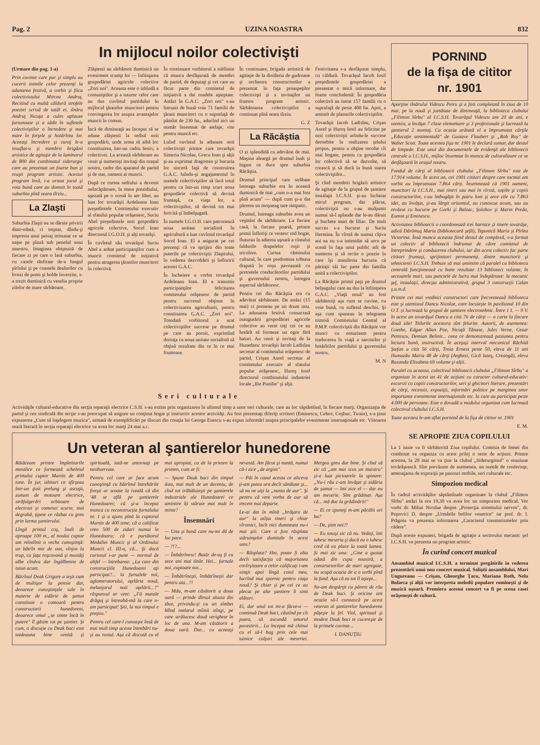Pag. 2 UZINA NOASTRA 832
In mijlocul noilor colectivişti
(Urmare din pag. 1-a)
Prin cuvinte care pur şi simplu au cucerit inimile celor prezenţi la adunarea festivă, a vorbit şi fiica colectivistului Mircea Andruţ. Recitind cu multă căldură strofele poeziei scrisă de tatăl ei, tînăra Andruţ Nicuţa a cules aplauze furtunoase şi a sădit în sufletele colectiviştilor o încredere şi mai mare în forţele şi hotărîrea lor. Aceeaşi încredere şi curaj le-a insuflat-o şi membrii brigăzii artistice de agitaţie de la laminorul de 800 din combinatul siderurgic care au prezentat un foarte bun şi reuşit program artistic. Acestui program însă, i-a urmat jocul şi voia bună care au domnit în toată suburbia pînă seara tîrziu...
La Zlaşti
Suburbia Zlaşti nu se dăruie privirii dintr-odată, ci treptat, dîndu-ţi impresia unui peisaj minunat ce se naşte pe pînză sub penelul unui maestru. Imaginea obişnuită de fiecare zi pe care o lasă suburbia, cu casele răsfirate de-a lungul pîrîului şi pe coastele dealurilor cu livezi de pomi şi holde înverzite, s-a trezit duminică cu veselia proprie zilelor de mare sărbătoare.
Zlăştenii au sărbătorit duminică un eveniment scump lor — înfiinţarea gospodăriei agricole colective „Zori noi". Aceasta este o izbîndă a comuniştilor şi a tuturor celor care au dus cuvîntul partidului în mijlocul ţăranilor muncitori pentru convingerea lor asupra avantajelor muncii în comun.
Încă de dimineaţă au început să se adune zlăştenii la sediul noii gospodării, unde urma să aibă loc constituirea, într-un cadru festiv, a colectivei. La această sărbătoare au venit şi numeroşi invitaţi din oraşul nostru, cadre din aparatul de partid şi de stat, oameni ai muncii.
După ce curtea sediului a devenit neîncăpătoare, la masa prezidiului, aşezată pe o scenă în aer liber, au luat loc tovarăşii Ardeleanu Ioan preşedintele Comitetului executiv al sfatului popular orăşenesc, Suciu Abel preşedintele noii gospodării agricole colective, Socol Ioan directorul I.G.O.H. şi alţi tovarăşi.
În cuvîntul său tovarăşul Suciu Abel a arătat participanţilor cum a muncit comitetul de iniţiativă pentru atragerea ţăranilor muncitori în colectivă.
În continuare vorbitorul a subliniat că munca desfăşurată de membri de partid, de deputaţi şi cei care au făcut parte din comitetul de iniţiativă a dat roadele aşteptate. Astăzi în G.A.C. „Zori noi" s-au întrunit de bună voie 71 familii de ţărani muncitori cu o suprafaţă de pămînt de 230 ha., aducînd aici un număr însemnat de atelaje, vite pentru muncă etc.
Luînd cuvîntul la adunare noii colectivişti printre care tovarăşii Simeria Nicolae, Grecu Ioan şi alţii şi-au exprimat dragostea şi bucuria lor sinceră faţă de construirea G.A.C. luîndu-şi angajamentul în numele colectiviştilor să facă totul pentru ca într-un timp scurt noua gospodărie colectivă să devină fruntaşă, ca viaţa lor, a colectiviştilor, să devină tot mai fericită şi îmbelşugată.
În numele I.G.O.H. care patronează noua unitate socialistă în agricultură a luat cuvîntul tovarăşul Socol Ioan. El a asigurat pe cei prezenţi că va sprijini din toate puterile pe colectiviştii Zlaştiului, în vederea dezvoltării şi înfloririi acestei G.A.C.
În încheiere a vorbit tovarăşul Ardeleanu Ioan. El a transmis participanţilor felicitarea comitetului orăşenesc de partid pentru succesul obţinut în colectivizarea agriculturii, pentru constituirea G.A.C. „Zori noi". Totodată vorbitorul a urat colectiviştilor succese pe drumul pe care au pornit, exprimînd dorinţa ca noua unitate socialistă să obţină rezultate din ce în ce mai frumoase.
În continuare, brigada artistică de agitaţie de la distileria de gudroane şi orchestra constructorilor a prezentat în faţa proaspeţilor colectivişti şi a invitaţilor un frumos program artistic. Sărbătoarea colectiviştilor a continuat pînă seara tîrziu.
G. Z
La Răcăştia
O zi splendidă cu adevărat de mai. Maşina aleargă pe drumul înalt şi îngust ce duce spre suburbia Răcăştia.
Drumul principal care străbate întreaga suburbie era în această duminică de mai „cum n-a mai fost pînă acum" — după cum şi-a dat părerea un moşneag tare simpatic.
Drumul, întreaga suburbie avea un veşmînt de sărbătoare. La fiecare casă, la fiecare poartă, printre pomii înfloriţi ce vestesc rod bogat, fluturau în adierea uşoară a vîntului faldurile drapelelor roşii şi tricolore. Curtea căminului cultural, în care predomina tribuna drapată în roşu pavoazată cu portretele conducătorilor partidului şi guvernului nostru, întregea aspectul sărbătoresc.
Pentru cei din Răcăştia era cu adevărat sărbătoare. De astăzi (15 mai) ci porneau pe un drum nou. La adunarea festivă consacrată inaugurării gospodăriei agricole colective au venit toţi cei ce au hotărît să formeze un ogor fără haturi. Au venit şi invitaţi de la Hunedara: tovarăşii Iacob Ladislau secretar al comitetului orăşenesc de partid, Crişan Aurel secretar al comitetului executiv al sfatului popular orăşenesc, Huroş Iosif directorul combinatului industriei locale „Ilie Pintilie" şi alţii.
Festivitatea s-a desfăşurat simplu, cu căldură. Tovarăşul Iacob Iosif preşedintele gospodăriei a prezentat o mică informare, dar foarte concludentă: În gospodăria colectivă au intrat 157 familii cu o suprafaţă de peste 400 ha. Apoi, a amintit de planurile colectiviştilor.
Tovarăşii Iacob Ladislau, Crişan Aurel şi Huroş Iosif au felicitat pe noii colectivişti urîndu-le succese deosebite în realizarea ţelului propus, pentru a obţine recolte cît mai bogate, pentru ca gospodăria lor colectivă să se dezvolte, să crească şi să ducă la bună starea colectiviştilor...
Şi cînd membrii brigăzii artistice de agitaţie de la grupul de şantiere instalaţii I.C.S.H. şi-au încheiat micul program, dar plăcut, colectiviştii nu s-au mulţumit numai să-l aplaude dar le-au dăruit şi buchete mari de liliac. De mult succes s-a bucurat şi Suciu Hermina. În vîrstă de numai cîţiva ani ea nu s-a intimidat să urce pe scenă în faţa unui public atît de numeros şi să recite o poezie în care îşi manifesta bucuria că părinţii săi fac parte din familia unită a colectiviştilor.
La Răcăştie primii paşi pe drumul belşugului care au dus la înfiinţarea G.A.C. „Viaţă nouă" au fost sărbătoriţi aşa cum se cuvine, cu voie bună, cu sufletul deschis. Şi aşa cum spuneau în telegrama trimisă Comitetului Central al P.M.P. colectiviştii din Răcăştie vor munci cu entuziasm pentru traducerea în viaţă a sarcinilor şi hotărîrilor partidului şi guvernului nostru.
M. N
Seri culturale
Activităţile cultural-educative din secţia reparaţii electrice C.S.H. s-au extins prin organizarea în ultimul timp a unor seri culturale, care au loc săptămînal, în fiecare marţi. Organizaţia de partid şi cea sindicală din secţie s-au preocupat să asigure un conţinut bogat şi instructiv acestor activităţi. Au fost prezentaţi diferiţi scriitori (Eminescu, Cehov, Coşbuc, Twain), s-a ţinut expunerea „Cum să înţelegem muzica", urmată de exemplificări pe discuri din creaţia lui George Enescu s-au expus informări asupra principalelor evenimente internaţionale etc. Viitoarea seară literară în secţia reparaţii electrice va avea loc marţi 24 mai a.c.
Un veteran al şantierelor hunedorene
Rătăceam printre împletiturile metalice ce formează scheletul primului cuptor Martin de 400 tone. În jur, izbituri ce sfîrşeau într-un ţiuit prelung şi ascuţit, zumzet de motoare electrice, străfulgerări orbitoare de electrozi şi comenzi scurte, mai degrabă, ţipete ce răzbat cu greu prin larma şantierului.
Lîngă primul coş, înalt de aproape 100 m., al noului cuptor am reîntîlnit o veche cunoştinţă: un bătrîn mic de stat, vînjos la trup, cu faţa roşcovană şi mustăţi albe cîndva dar îngălbenite de tutun acum.
Bătrînul Deak Grigore a ieşit cam de multişor la pensie dar, deoarece cunoştinţele sale în materie de zidărie de şamot constituie o comoară pentru constructorii hunedoreni, deoarece omul „se simte încă în putere" îl găsim tot pe şantier. Şi cum, o discuţie cu Deak baci este totdeauna bine venită şi spirituală, iată-ne antrenaţi pe neobservate.
Pentru cel care ar face acum cunoştinţă cu bătrînul întrebările fireşti ar scoate la iveală că din '48 se află pe şantierele Hunedoarei; că şi-a început munca cu reconstrucţia furnalului nr. 1 şi a ajuns pînă la cuptorul Martin de 400 tone; că a calificat vreo 500 de zidari numai în Hunedoara; că e purtătorul Medaliei Muncii şi al Ordinului Muncii cl. III-a, că... Şi dacă curiosul i-ar pune — normal de altfel — întrebarea: „La care din construcţiile Hunedoarei aţi participat?... la furnalele noi, aglomeratorului, oţelăria nouă, melanjorul noii oţelării...?" răspunsul ar veni: „Fă matale drăguţ şi întreabă-mă la care n-am participat! Ştii, la noi timpul e preţios."
Pentru cel care-l cunoaşte însă de mai mult timp aceste întrebări nu-şi au rostul. Aşa că discută cu el mai apropiat, ca de la prieten la prieten, cum ar fi:
— Spune Deak baci din timpul ăsta, mai mult de un deceniu, de cînd tot trăbăluieşti pe şantierele industriale ale Hunedoarei ce amintire îţi stăruie mai mult în minte?
Însemnări
— Una şi bună care nu-mi dă de loc pace.
— ?!?...
— Îmbătrînesc! Batăr de-aş fi cu zece ani mai tînăr. Hei... furnale noi, cuptoare noi...
— Îmbătrîneşti, îmbătrîneşti dar pentru aia...?!
— Mda, m-am căsătorit a doua oară — prinde dînsul aluzia din zbor, privindu-şi cu un zîmbet blînd inelarul mîinii stîngi, pe care strălucesc două verighete în loc de una. M-am căsătorit a doua oară. Dar... cu aceeaşi nevastă. Am făcut şi nuntă, numai că-i zice „de argint".
— Păi în cazul acesta ce altceva ţi-am putea ura decît sănătate şi... să nu ne uiţi la „nunta de aur". Şi pentru că veni vorba de aur să trecem mai departe.
Le-ai dat în mînă „brăţara de aur" la atîţia tineri şi chiar vîrstnici, încît nici dumneata nu-i mai ştii. Care a fost răsplata stăruinţelor dumitale în acest sens?
— Răsplata? Hm, poate fi alta decît satisfacţia că majoritatea covîrşitoare a celor calificaţi i-am simţit apoi lîngă cotul meu, lucrînd mai spornic pentru viaţa nouă? Şi chiar şi pe cei ce au plecat pe alte şantiere îi simt alături.
Ei, dar unul tot mi-a făcut-o — continuă Deak baci, căutînd pe cît putea, să ascundă umorul povestirii... La început mă chinui cu el să-l bag prin cele mai tainice colţuri ale meseriei. Mergea greu dar bine. Şi cînd să zic că „am mai scos un maistru" şi-a luat picioarele la spinare: „Nu-i rău c-am învăţat şi zidăria de şamot — îmi zice el — dar eu am meserie. Sînt grădinar. Aşa că... mă duc la grădinărit!"
— Ei ce spuneţi m-am păcălit ori ba?
— De, ştim noi?!
— Eu totuşi zic că nu. Vedeţi, îmi iubesc meseria şi dacă eu o iubesc cred că ea place la toată lumea. Şi mai zic una: „Cine a gustat odată din cupa noastră, a constructorilor de mari agregate, nu scapă ocazia de a o sorbi pînă la fund. Aşa că eu tot îl aştept...
Ne-am despărţit cu părere de rău de Deak baci. Şi oricine are ocazia să-l cunoască pe acest veteran al şantierelor hunedorene păţeşte la fel. Viol, spiritual şi modest Deak baci te cucereşte de la primele cuvinte...
I. DANUŢIU
PORNIND
de la fişa de cititor
nr. 1901
Aparţine tînărului Videscu Petru şi a fost completată în ziua de 10 mai, pe la nouă şi jumătate de dimineaţă, la biblioteca clubului „Filimon Sîrbu" al I.C.S.H. Tovarăşul Videscu are 20 de ani, e utemist, a învăţat 7 clase elementare şi 3 profesionale şi lucrează la şantierul 2 montaj. Cu ocazia arătată el a împrumutat cărţile „Educaţie sentimentală" de Gustave Flaubert şi „Rob Roy" de Walter Scott. Toate acestea fişa nr. 1901 le declară sumar, dar destul de limpede. Este unul din documentele de evidenţă ale bibliotecii centrale a I.C.S.H., mijloc însemnat în munca de culturalizare ce se desfăşoară în oraşul nostru.
Fondul de cărţi al bibliotecii clubului „Filimon Sîrbu" este de 17.914 volume. În acest an, cei 1901 cititori despre care tocmai am vorbit au împrumutat 7.864 cărţi. Însemnează că 1901 oameni, muncitori la I.C.S.H., mai tineri sau mai în vîrstă, soţiile şi copiii constructorilor, s-au îmbogăţit în patru luni şi zece zile cu 7.863 idei, au învăţat, şi-au lărgit orizontul, au cunoscut acum, sau au revăzut cu bucurie pe Gorki şi Balzac, Şolohov şi Marin Preda, Esenin şi Eminescu.
Activitatea bibliotecii o coordonează trei harnice şi tinere tovarăşe, adică Dărămuş Maria (bibliotecară şefă), Tepunică Maria şi Pîrlea Victorina. Însă munca aceasta fiind destul de complexă, s-a format un colectiv al bibliotecii îndrumat de către comitetul de întreprindere şi conducerea clubului, iar din acest colectiv fac parte cititori fruntaşi, sprijinitori permanenţi, dintre muncitorii şi tehnicienii I.C.S.H. Trebuie să mai amintim că paralel cu biblioteca centrală funcţionează cu bune rezultate 13 biblioteci volante, în sectoarele mari, sau punctele de lucru mai îndepărtate: la mecanic şef, instalaţii, direcţia administrativă, grupul 3 construcţii Calan ş.a.m.d.
Printre cei mai vrednici constructori care frecventează biblioteca este şi utemistul Dancu Nicolae, care locuieşte în pavilionul 10 din O.T. şi lucrează la grupul de şantiere electrotehnic. Între 1 I. — 9 V. în acest an tovarăşul Dancu a citit 76 de cărţi — o carte la fiecare două zile! Titlurile acestora sînt felurite. Autorii, de asemenea: Goethe, Edgar Allan Poe, Nicuţă Tănase, Jules Verne, Cezar Petrescu, Demian Belinit... ceea ce demonstrează pasiunea pentru lectura bună, instructivă. În aceţaşi interval mecanicul Răchită Ştefan a citit 56 cărţi, Troia Ernest peste 50, eleva de 11 ani Humuzău Maria 48 de cărţi (Arghezi, Gică Iuteş, Creangă), eleva Ruxanda Elisabeta 69 volume şi alţii.
Paralel cu aceasta, colectivul bibliotecii clubului „Filimon Sîrbu" a organizat în acest an 41 de acţiuni cu caracter cultural-educativ: excursii cu copiii constructorilor, seri şi ghicitori literare, prezentări de cărţi, recenzii, expoziţii, informări politice pe marginea unor importante evenimente internaţionale etc. la care au participat peste 4.000 de persoane. Este o dovadă a modului organizat cum lucrează colectivul clubului I.C.S.H.
Toate acestea le-am aflat pornind de la fişa de cititor nr. 1901
E. M.
SE APROPIE ZIUA COPILULUI
La 1 iunie va fi sărbătorită Ziua copilului. Comisia de femei din combinat va organiza cu acest prilej o serie de acţiuni. Printre acestea, la 28 mai se va ţine la clubul „Siderurgistul" o reuniune tovărăşească. Sînt prevăzute de asemenea, un număr de conferinţe, amenajarea de expoziţii pe panouri mobile, seri culturale etc.
Simpozion medical
În cadrul activităţilor săptămînale organizate la clubul „Filimon Sîrbu" astăzi la ora 19,30 va avea loc un simpozion medical. Vor vorbi dr. Mihai Nicolae despre „Protecţia sistemului nervos", dr. Popovici D. despre „Urmările bolilor venerice" iar prof. dr. I. Prăgoiu va prezenta informarea „Caracterul traumatismelor prin cădere".
După aceste expuneri, brigada de agitaţie a sectorului mecanic şef I.C.S.H. va prezenta un program artistic.
În curînd concert muzical
Ansambiul muzical I.C.S.H. a terminat pregătirile în vederea prezentării unui nou concert muzical. Soliştii ansamblului, Mari Ungureanu — Crişan, Gheorghe Ţacu, Mariana Roth, Nelu Bularca şi alţii vor interpreta melodii populare romîneşti şi de muzică uşoară. Premiera acestui concert va fi pe scena casei orăşeneşti de cultură.